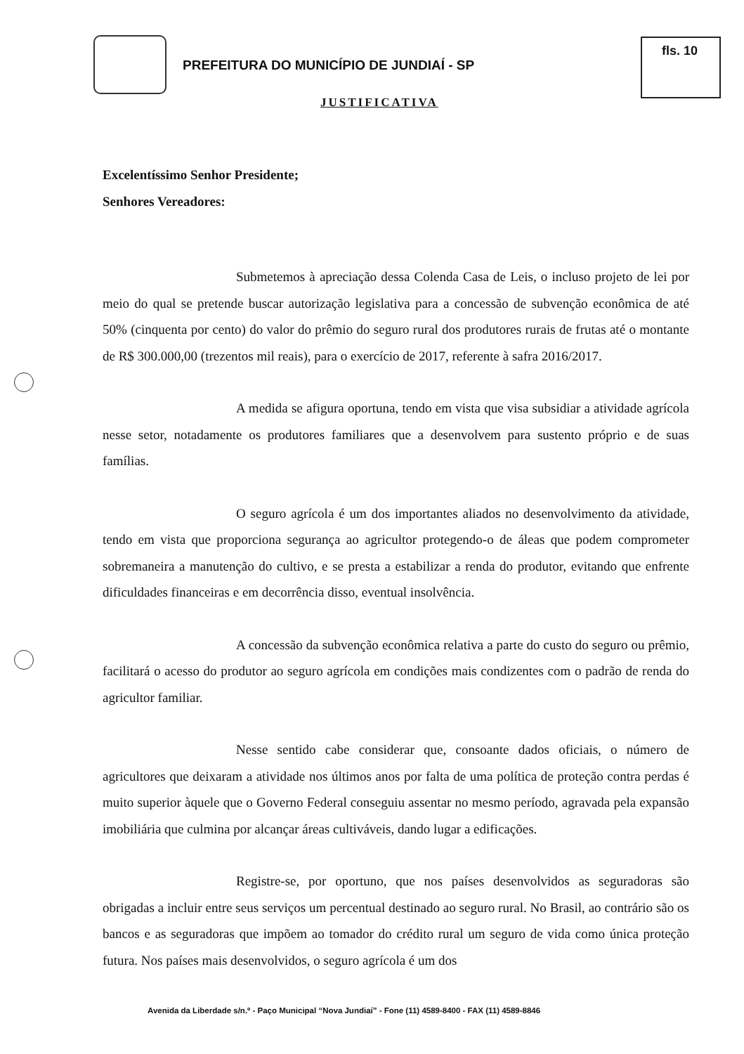PREFEITURA DO MUNICÍPIO DE JUNDIAÍ - SP
fls. 10
JUSTIFICATIVA
Excelentíssimo Senhor Presidente;
Senhores Vereadores:
Submetemos à apreciação dessa Colenda Casa de Leis, o incluso projeto de lei por meio do qual se pretende buscar autorização legislativa para a concessão de subvenção econômica de até 50% (cinquenta por cento) do valor do prêmio do seguro rural dos produtores rurais de frutas até o montante de R$ 300.000,00 (trezentos mil reais), para o exercício de 2017, referente à safra 2016/2017.
A medida se afigura oportuna, tendo em vista que visa subsidiar a atividade agrícola nesse setor, notadamente os produtores familiares que a desenvolvem para sustento próprio e de suas famílias.
O seguro agrícola é um dos importantes aliados no desenvolvimento da atividade, tendo em vista que proporciona segurança ao agricultor protegendo-o de áleas que podem comprometer sobremaneira a manutenção do cultivo, e se presta a estabilizar a renda do produtor, evitando que enfrente dificuldades financeiras e em decorrência disso, eventual insolvência.
A concessão da subvenção econômica relativa a parte do custo do seguro ou prêmio, facilitará o acesso do produtor ao seguro agrícola em condições mais condizentes com o padrão de renda do agricultor familiar.
Nesse sentido cabe considerar que, consoante dados oficiais, o número de agricultores que deixaram a atividade nos últimos anos por falta de uma política de proteção contra perdas é muito superior àquele que o Governo Federal conseguiu assentar no mesmo período, agravada pela expansão imobiliária que culmina por alcançar áreas cultiváveis, dando lugar a edificações.
Registre-se, por oportuno, que nos países desenvolvidos as seguradoras são obrigadas a incluir entre seus serviços um percentual destinado ao seguro rural. No Brasil, ao contrário são os bancos e as seguradoras que impõem ao tomador do crédito rural um seguro de vida como única proteção futura. Nos países mais desenvolvidos, o seguro agrícola é um dos
Avenida da Liberdade s/n.º - Paço Municipal “Nova Jundiaí” - Fone (11) 4589-8400 - FAX (11) 4589-8846